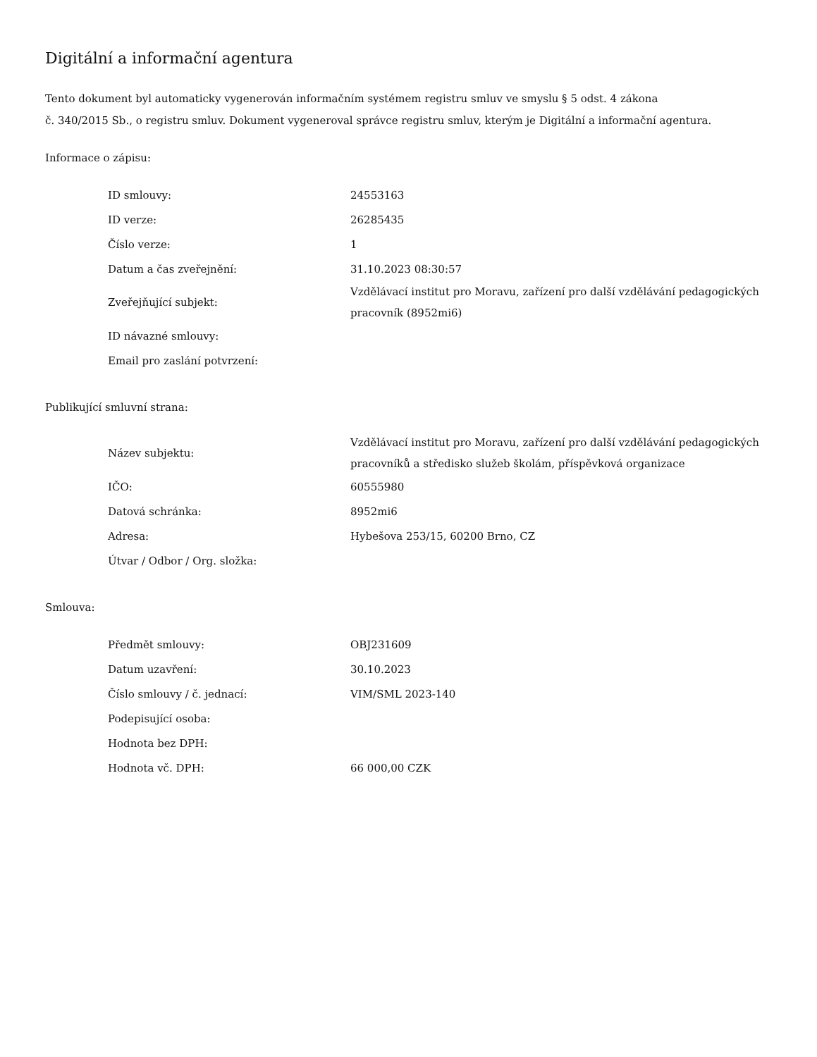Digitální a informační agentura
Tento dokument byl automaticky vygenerován informačním systémem registru smluv ve smyslu § 5 odst. 4 zákona
č. 340/2015 Sb., o registru smluv. Dokument vygeneroval správce registru smluv, kterým je Digitální a informační agentura.
Informace o zápisu:
| ID smlouvy: | 24553163 |
| ID verze: | 26285435 |
| Číslo verze: | 1 |
| Datum a čas zveřejnění: | 31.10.2023 08:30:57 |
| Zveřejňující subjekt: | Vzdělávací institut pro Moravu, zařízení pro další vzdělávání pedagogických pracovník (8952mi6) |
| ID návazné smlouvy: | |
| Email pro zaslání potvrzení: | |
Publikující smluvní strana:
| Název subjektu: | Vzdělávací institut pro Moravu, zařízení pro další vzdělávání pedagogických pracovníků a středisko služeb školám, příspěvková organizace |
| IČO: | 60555980 |
| Datová schránka: | 8952mi6 |
| Adresa: | Hybešova 253/15, 60200 Brno, CZ |
| Útvar / Odbor / Org. složka: | |
Smlouva:
| Předmět smlouvy: | OBJ231609 |
| Datum uzavření: | 30.10.2023 |
| Číslo smlouvy / č. jednací: | VIM/SML 2023-140 |
| Podepisující osoba: | |
| Hodnota bez DPH: | |
| Hodnota vč. DPH: | 66 000,00 CZK |